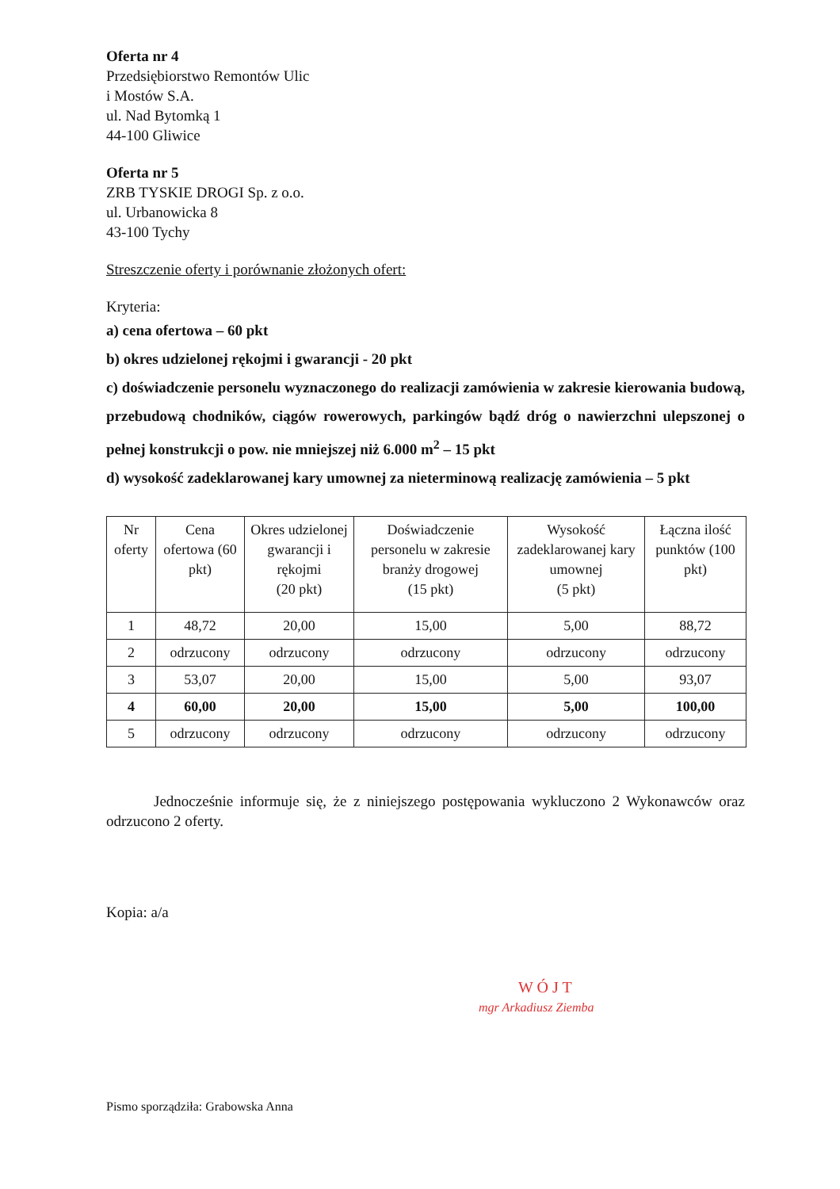Oferta nr 4
Przedsiębiorstwo Remontów Ulic
i Mostów S.A.
ul. Nad Bytomką 1
44-100 Gliwice
Oferta nr 5
ZRB TYSKIE DROGI Sp. z o.o.
ul. Urbanowicka 8
43-100 Tychy
Streszczenie oferty i porównanie złożonych ofert:
Kryteria:
a) cena ofertowa – 60 pkt
b) okres udzielonej rękojmi i gwarancji - 20 pkt
c) doświadczenie personelu wyznaczonego do realizacji zamówienia w zakresie kierowania budową, przebudową chodników, ciągów rowerowych, parkingów bądź dróg o nawierzchni ulepszonej o pełnej konstrukcji o pow. nie mniejszej niż 6.000 m<sup>2</sup> – 15 pkt
d) wysokość zadeklarowanej kary umownej za nieterminową realizację zamówienia – 5 pkt
| Nr oferty | Cena ofertowa (60 pkt) | Okres udzielonej gwarancji i rękojmi (20 pkt) | Doświadczenie personelu w zakresie branży drogowej (15 pkt) | Wysokość zadeklarowanej kary umownej (5 pkt) | Łączna ilość punktów (100 pkt) |
| --- | --- | --- | --- | --- | --- |
| 1 | 48,72 | 20,00 | 15,00 | 5,00 | 88,72 |
| 2 | odrzucony | odrzucony | odrzucony | odrzucony | odrzucony |
| 3 | 53,07 | 20,00 | 15,00 | 5,00 | 93,07 |
| 4 | 60,00 | 20,00 | 15,00 | 5,00 | 100,00 |
| 5 | odrzucony | odrzucony | odrzucony | odrzucony | odrzucony |
Jednocześnie informuje się, że z niniejszego postępowania wykluczono 2 Wykonawców oraz odrzucono 2 oferty.
Kopia: a/a
W Ó J T
mgr Arkadiusz Ziemba
Pismo sporządziła: Grabowska Anna